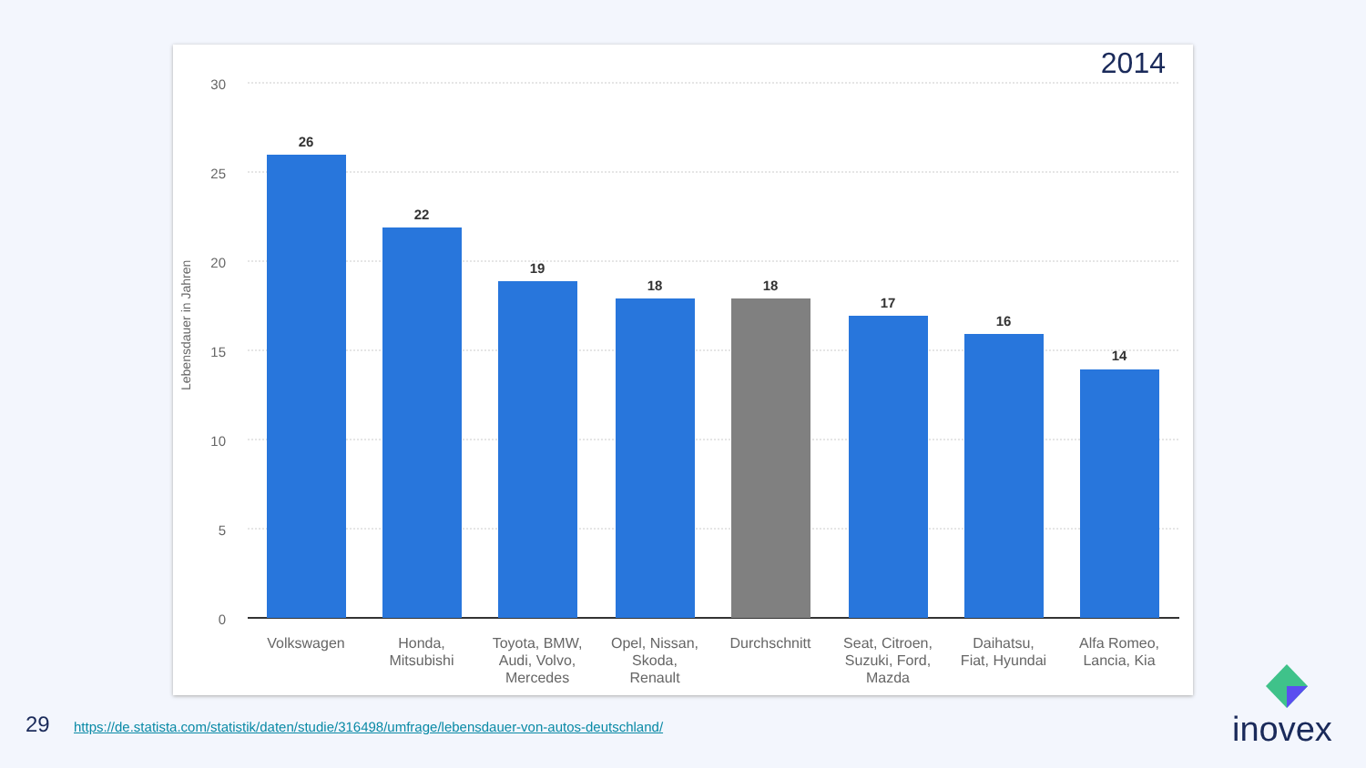2014
Lebensdauer in Jahren
30
25
20
15
10
5
0
26
22
19
18
18
17
16
14
Volkswagen
Honda,
Mitsubishi
Toyota, BMW,
Audi, Volvo,
Mercedes
Opel, Nissan,
Skoda,
Renault
Durchschnitt
Seat, Citroen,
Suzuki, Ford,
Mazda
Daihatsu,
Fiat, Hyundai
Alfa Romeo,
Lancia, Kia
29
https://de.statista.com/statistik/daten/studie/316498/umfrage/lebensdauer-von-autos-deutschland/
inovex